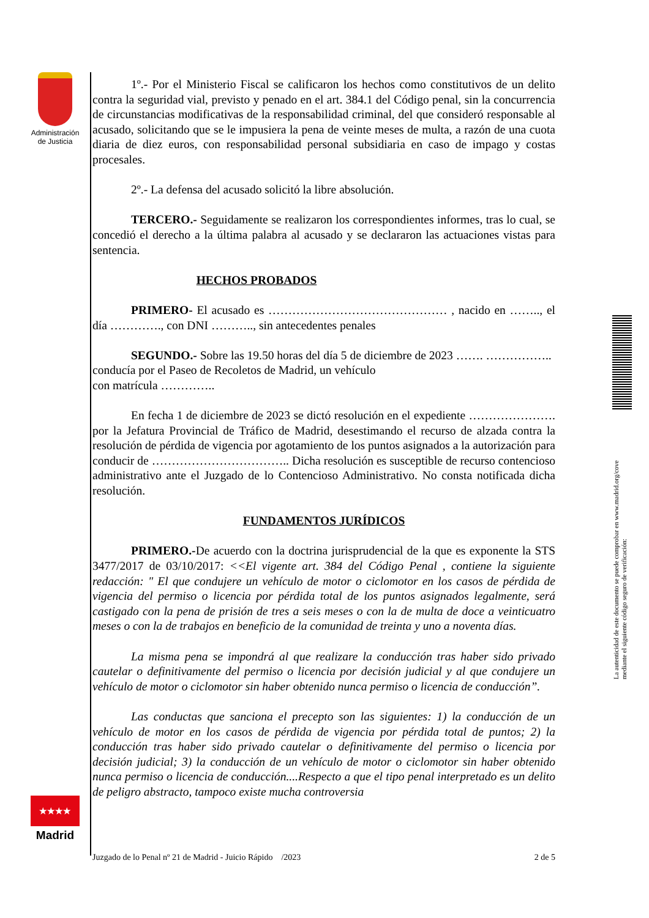Administración
de Justicia
1º.- Por el Ministerio Fiscal se calificaron los hechos como constitutivos de un delito contra la seguridad vial, previsto y penado en el art. 384.1 del Código penal, sin la concurrencia de circunstancias modificativas de la responsabilidad criminal, del que consideró responsable al acusado, solicitando que se le impusiera la pena de veinte meses de multa, a razón de una cuota diaria de diez euros, con responsabilidad personal subsidiaria en caso de impago y costas procesales.
2º.- La defensa del acusado solicitó la libre absolución.
TERCERO.- Seguidamente se realizaron los correspondientes informes, tras lo cual, se concedió el derecho a la última palabra al acusado y se declararon las actuaciones vistas para sentencia.
HECHOS PROBADOS
PRIMERO- El acusado es ……………………………………… , nacido en …….., el día …………., con DNI ……….., sin antecedentes penales
SEGUNDO.- Sobre las 19.50 horas del día 5 de diciembre de 2023 ……. …………….. conducía por el Paseo de Recoletos de Madrid, un vehículo
con matrícula …………..
En fecha 1 de diciembre de 2023 se dictó resolución en el expediente …………………. por la Jefatura Provincial de Tráfico de Madrid, desestimando el recurso de alzada contra la resolución de pérdida de vigencia por agotamiento de los puntos asignados a la autorización para conducir de …………………………….. Dicha resolución es susceptible de recurso contencioso administrativo ante el Juzgado de lo Contencioso Administrativo. No consta notificada dicha resolución.
FUNDAMENTOS JURÍDICOS
PRIMERO.-De acuerdo con la doctrina jurisprudencial de la que es exponente la STS 3477/2017 de 03/10/2017: <<El vigente art. 384 del Código Penal , contiene la siguiente redacción: " El que condujere un vehículo de motor o ciclomotor en los casos de pérdida de vigencia del permiso o licencia por pérdida total de los puntos asignados legalmente, será castigado con la pena de prisión de tres a seis meses o con la de multa de doce a veinticuatro meses o con la de trabajos en beneficio de la comunidad de treinta y uno a noventa días.
La misma pena se impondrá al que realizare la conducción tras haber sido privado cautelar o definitivamente del permiso o licencia por decisión judicial y al que condujere un vehículo de motor o ciclomotor sin haber obtenido nunca permiso o licencia de conducción”.
Las conductas que sanciona el precepto son las siguientes: 1) la conducción de un vehículo de motor en los casos de pérdida de vigencia por pérdida total de puntos; 2) la conducción tras haber sido privado cautelar o definitivamente del permiso o licencia por decisión judicial; 3) la conducción de un vehículo de motor o ciclomotor sin haber obtenido nunca permiso o licencia de conducción....Respecto a que el tipo penal interpretado es un delito de peligro abstracto, tampoco existe mucha controversia
★★★★
Madrid
Juzgado de lo Penal nº 21 de Madrid - Juicio Rápido /2023 2 de 5
La autenticidad de este documento se puede comprobar en www.madrid.org/cove
mediante el siguiente código seguro de verificación: